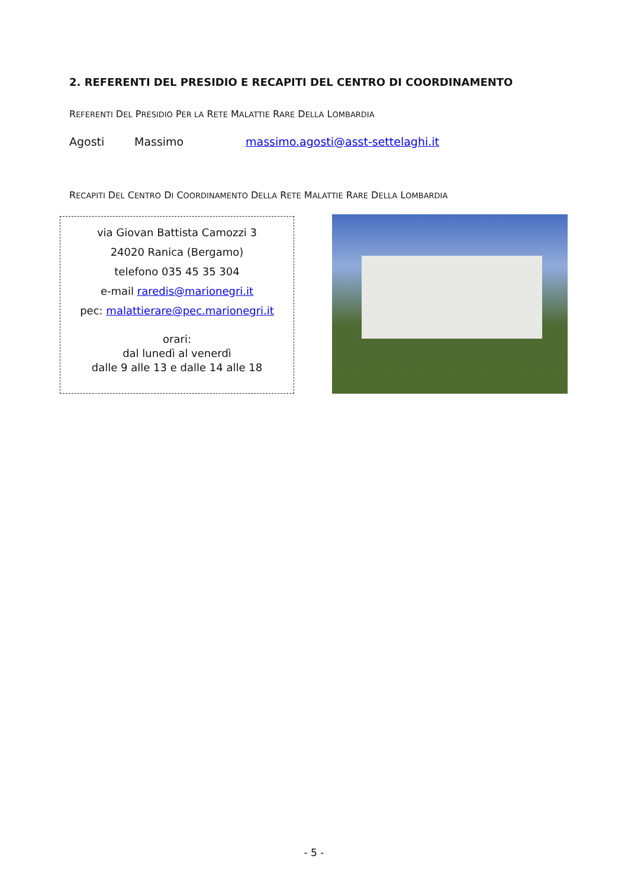2. REFERENTI DEL PRESIDIO E RECAPITI DEL CENTRO DI COORDINAMENTO
REFERENTI DEL PRESIDIO PER LA RETE MALATTIE RARE DELLA LOMBARDIA
Agosti Massimo massimo.agosti@asst-settelaghi.it
RECAPITI DEL CENTRO DI COORDINAMENTO DELLA RETE MALATTIE RARE DELLA LOMBARDIA
via Giovan Battista Camozzi 3
24020 Ranica (Bergamo)
telefono 035 45 35 304
e-mail raredis@marionegri.it
pec: malattierare@pec.marionegri.it
orari:
dal lunedì al venerdì
dalle 9 alle 13 e dalle 14 alle 18
- 5 -